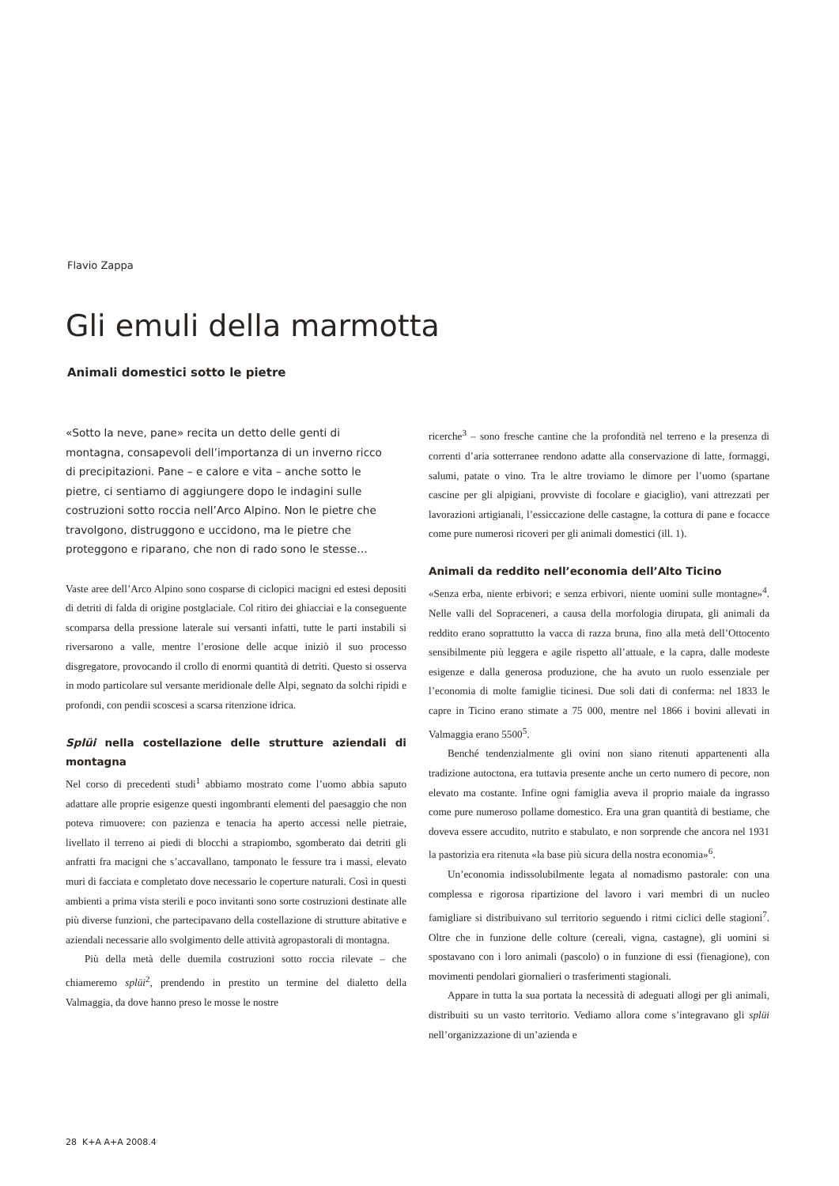Flavio Zappa
Gli emuli della marmotta
Animali domestici sotto le pietre
«Sotto la neve, pane» recita un detto delle genti di montagna, consapevoli dell’importanza di un inverno ricco di precipitazioni. Pane – e calore e vita – anche sotto le pietre, ci sentiamo di aggiungere dopo le indagini sulle costruzioni sotto roccia nell’Arco Alpino. Non le pietre che travolgono, distruggono e uccidono, ma le pietre che proteggono e riparano, che non di rado sono le stesse…
Vaste aree dell’Arco Alpino sono cosparse di ciclopici macigni ed estesi depositi di detriti di falda di origine postglaciale. Col ritiro dei ghiacciai e la conseguente scomparsa della pressione laterale sui versanti infatti, tutte le parti instabili si riversarono a valle, mentre l’erosione delle acque iniziò il suo processo disgregatore, provocando il crollo di enormi quantità di detriti. Questo si osserva in modo particolare sul versante meridionale delle Alpi, segnato da solchi ripidi e profondi, con pendii scoscesi a scarsa ritenzione idrica.
Splüi nella costellazione delle strutture aziendali di montagna
Nel corso di precedenti studi<sup>1</sup> abbiamo mostrato come l’uomo abbia saputo adattare alle proprie esigenze questi ingombranti elementi del paesaggio che non poteva rimuovere: con pazienza e tenacia ha aperto accessi nelle pietraie, livellato il terreno ai piedi di blocchi a strapiombo, sgomberato dai detriti gli anfratti fra macigni che s’accavallano, tamponato le fessure tra i massi, elevato muri di facciata e completato dove necessario le coperture naturali. Così in questi ambienti a prima vista sterili e poco invitanti sono sorte costruzioni destinate alle più diverse funzioni, che partecipavano della costellazione di strutture abitative e aziendali necessarie allo svolgimento delle attività agropastorali di montagna.
Più della metà delle duemila costruzioni sotto roccia rilevate – che chiameremo splüi<sup>2</sup>, prendendo in prestito un termine del dialetto della Valmaggia, da dove hanno preso le mosse le nostre
ricerche<sup>3</sup> – sono fresche cantine che la profondità nel terreno e la presenza di correnti d’aria sotterranee rendono adatte alla conservazione di latte, formaggi, salumi, patate o vino. Tra le altre troviamo le dimore per l’uomo (spartane cascine per gli alpigiani, provviste di focolare e giaciglio), vani attrezzati per lavorazioni artigianali, l’essiccazione delle castagne, la cottura di pane e focacce come pure numerosi ricoveri per gli animali domestici (ill. 1).
Animali da reddito nell’economia dell’Alto Ticino
«Senza erba, niente erbivori; e senza erbivori, niente uomini sulle montagne»<sup>4</sup>. Nelle valli del Sopraceneri, a causa della morfologia dirupata, gli animali da reddito erano soprattutto la vacca di razza bruna, fino alla metà dell’Ottocento sensibilmente più leggera e agile rispetto all’attuale, e la capra, dalle modeste esigenze e dalla generosa produzione, che ha avuto un ruolo essenziale per l’economia di molte famiglie ticinesi. Due soli dati di conferma: nel 1833 le capre in Ticino erano stimate a 75 000, mentre nel 1866 i bovini allevati in Valmaggia erano 5500<sup>5</sup>.
Benché tendenzialmente gli ovini non siano ritenuti appartenenti alla tradizione autoctona, era tuttavia presente anche un certo numero di pecore, non elevato ma costante. Infine ogni famiglia aveva il proprio maiale da ingrasso come pure numeroso pollame domestico. Era una gran quantità di bestiame, che doveva essere accudito, nutrito e stabulato, e non sorprende che ancora nel 1931 la pastorizia era ritenuta «la base più sicura della nostra economia»<sup>6</sup>.
Un’economia indissolubilmente legata al nomadismo pastorale: con una complessa e rigorosa ripartizione del lavoro i vari membri di un nucleo famigliare si distribuivano sul territorio seguendo i ritmi ciclici delle stagioni<sup>7</sup>. Oltre che in funzione delle colture (cereali, vigna, castagne), gli uomini si spostavano con i loro animali (pascolo) o in funzione di essi (fienagione), con movimenti pendolari giornalieri o trasferimenti stagionali.
Appare in tutta la sua portata la necessità di adeguati allogi per gli animali, distribuiti su un vasto territorio. Vediamo allora come s’integravano gli splüi nell’organizzazione di un’azienda e
28 K+A A+A 2008.4